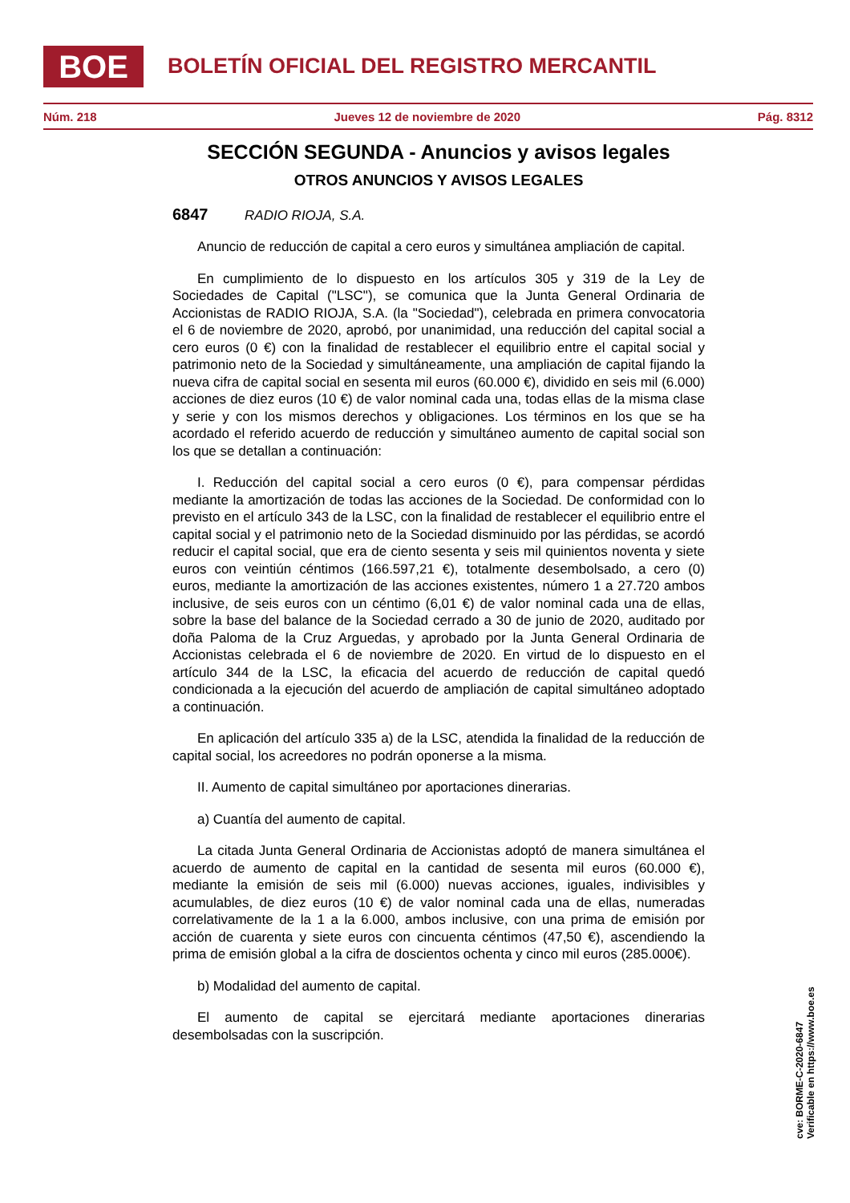BOE
BOLETÍN OFICIAL DEL REGISTRO MERCANTIL
Núm. 218 Jueves 12 de noviembre de 2020 Pág. 8312
SECCIÓN SEGUNDA - Anuncios y avisos legales
OTROS ANUNCIOS Y AVISOS LEGALES
6847 RADIO RIOJA, S.A.
Anuncio de reducción de capital a cero euros y simultánea ampliación de capital.
En cumplimiento de lo dispuesto en los artículos 305 y 319 de la Ley de Sociedades de Capital ("LSC"), se comunica que la Junta General Ordinaria de Accionistas de RADIO RIOJA, S.A. (la "Sociedad"), celebrada en primera convocatoria el 6 de noviembre de 2020, aprobó, por unanimidad, una reducción del capital social a cero euros (0 €) con la finalidad de restablecer el equilibrio entre el capital social y patrimonio neto de la Sociedad y simultáneamente, una ampliación de capital fijando la nueva cifra de capital social en sesenta mil euros (60.000 €), dividido en seis mil (6.000) acciones de diez euros (10 €) de valor nominal cada una, todas ellas de la misma clase y serie y con los mismos derechos y obligaciones. Los términos en los que se ha acordado el referido acuerdo de reducción y simultáneo aumento de capital social son los que se detallan a continuación:
I. Reducción del capital social a cero euros (0 €), para compensar pérdidas mediante la amortización de todas las acciones de la Sociedad. De conformidad con lo previsto en el artículo 343 de la LSC, con la finalidad de restablecer el equilibrio entre el capital social y el patrimonio neto de la Sociedad disminuido por las pérdidas, se acordó reducir el capital social, que era de ciento sesenta y seis mil quinientos noventa y siete euros con veintiún céntimos (166.597,21 €), totalmente desembolsado, a cero (0) euros, mediante la amortización de las acciones existentes, número 1 a 27.720 ambos inclusive, de seis euros con un céntimo (6,01 €) de valor nominal cada una de ellas, sobre la base del balance de la Sociedad cerrado a 30 de junio de 2020, auditado por doña Paloma de la Cruz Arguedas, y aprobado por la Junta General Ordinaria de Accionistas celebrada el 6 de noviembre de 2020. En virtud de lo dispuesto en el artículo 344 de la LSC, la eficacia del acuerdo de reducción de capital quedó condicionada a la ejecución del acuerdo de ampliación de capital simultáneo adoptado a continuación.
En aplicación del artículo 335 a) de la LSC, atendida la finalidad de la reducción de capital social, los acreedores no podrán oponerse a la misma.
II. Aumento de capital simultáneo por aportaciones dinerarias.
a) Cuantía del aumento de capital.
La citada Junta General Ordinaria de Accionistas adoptó de manera simultánea el acuerdo de aumento de capital en la cantidad de sesenta mil euros (60.000 €), mediante la emisión de seis mil (6.000) nuevas acciones, iguales, indivisibles y acumulables, de diez euros (10 €) de valor nominal cada una de ellas, numeradas correlativamente de la 1 a la 6.000, ambos inclusive, con una prima de emisión por acción de cuarenta y siete euros con cincuenta céntimos (47,50 €), ascendiendo la prima de emisión global a la cifra de doscientos ochenta y cinco mil euros (285.000€).
b) Modalidad del aumento de capital.
El aumento de capital se ejercitará mediante aportaciones dinerarias desembolsadas con la suscripción.
cve: BORME-C-2020-6847
Verificable en https://www.boe.es